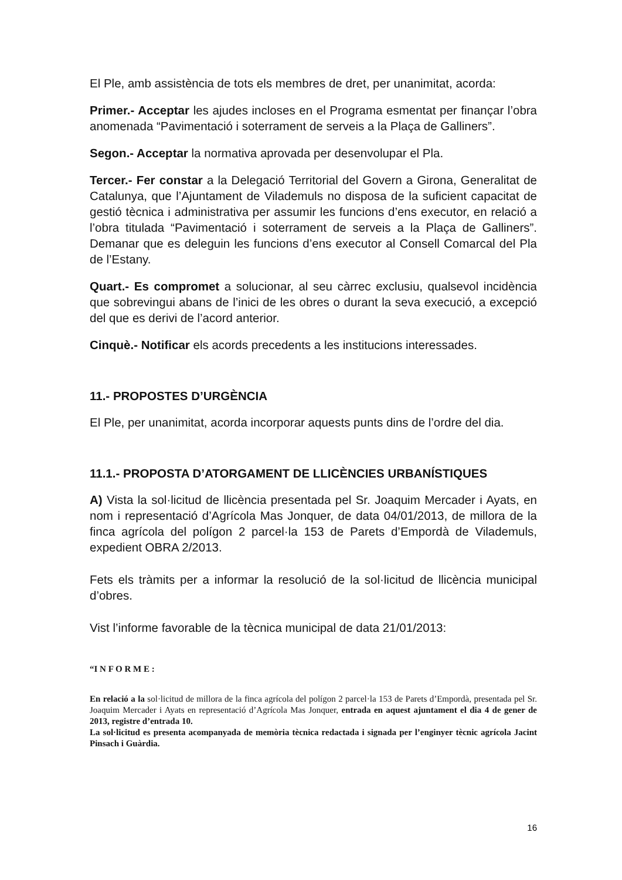El Ple, amb assistència de tots els membres de dret, per unanimitat, acorda:
Primer.- Acceptar les ajudes incloses en el Programa esmentat per finançar l’obra anomenada “Pavimentació i soterrament de serveis a la Plaça de Galliners”.
Segon.- Acceptar la normativa aprovada per desenvolupar el Pla.
Tercer.- Fer constar a la Delegació Territorial del Govern a Girona, Generalitat de Catalunya, que l’Ajuntament de Vilademuls no disposa de la suficient capacitat de gestió tècnica i administrativa per assumir les funcions d’ens executor, en relació a l’obra titulada “Pavimentació i soterrament de serveis a la Plaça de Galliners”. Demanar que es deleguin les funcions d’ens executor al Consell Comarcal del Pla de l’Estany.
Quart.- Es compromet a solucionar, al seu càrrec exclusiu, qualsevol incidència que sobrevingui abans de l’inici de les obres o durant la seva execució, a excepció del que es derivi de l’acord anterior.
Cinquè.- Notificar els acords precedents a les institucions interessades.
11.- PROPOSTES D’URGÈNCIA
El Ple, per unanimitat, acorda incorporar aquests punts dins de l’ordre del dia.
11.1.- PROPOSTA D’ATORGAMENT DE LLICÈNCIES URBANÍSTIQUES
A) Vista la sol·licitud de llicència presentada pel Sr. Joaquim Mercader i Ayats, en nom i representació d’Agrícola Mas Jonquer, de data 04/01/2013, de millora de la finca agrícola del polígon 2 parcel·la 153 de Parets d’Empordà de Vilademuls, expedient OBRA 2/2013.
Fets els tràmits per a informar la resolució de la sol·licitud de llicència municipal d’obres.
Vist l’informe favorable de la tècnica municipal de data 21/01/2013:
“I N F O R M E :
En relació a la sol·licitud de millora de la finca agrícola del polígon 2 parcel·la 153 de Parets d’Empordà, presentada pel Sr. Joaquim Mercader i Ayats en representació d’Agrícola Mas Jonquer, entrada en aquest ajuntament el dia 4 de gener de 2013, registre d’entrada 10.
La sol·licitud es presenta acompanyada de memòria tècnica redactada i signada per l’enginyer tècnic agrícola Jacint Pinsach i Guàrdia.
16